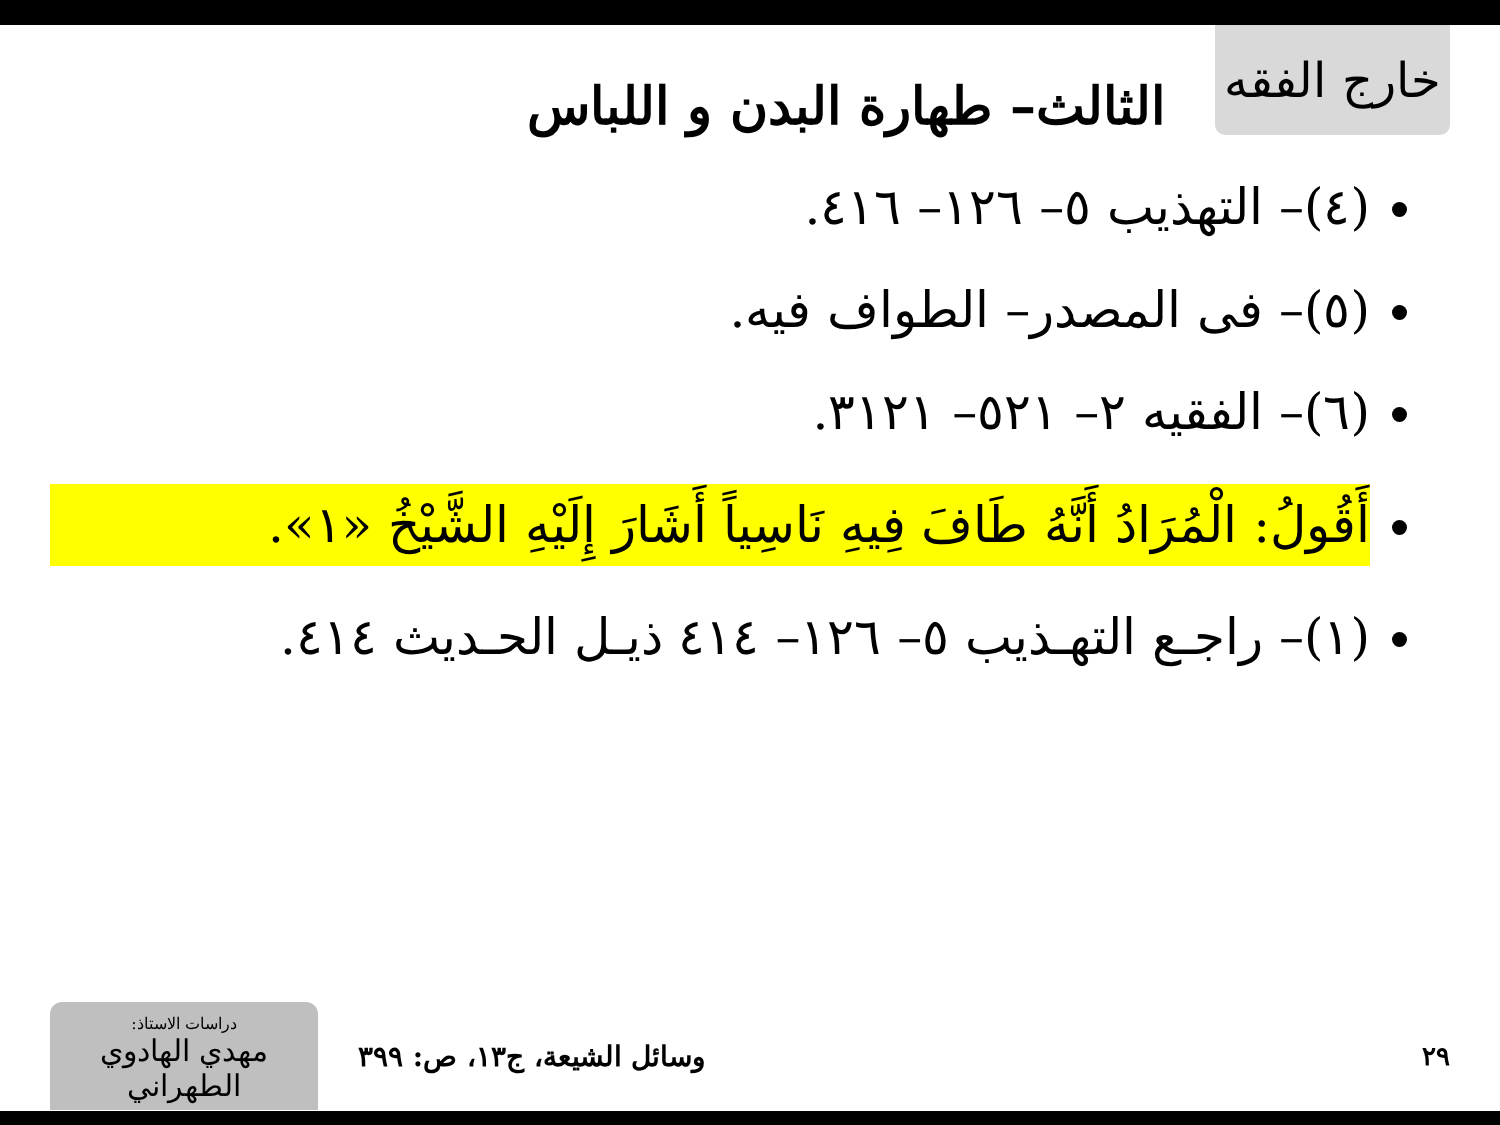خارج الفقه
الثالث– طهارة البدن و اللباس
(٤)– التهذيب ٥– ١٢٦– ٤١٦.
(٥)– فى المصدر– الطواف فيه.
(٦)– الفقيه ٢– ٥٢١– ٣١٢١.
أَقُولُ: الْمُرَادُ أَنَّهُ طَافَ فِيهِ نَاسِياً أَشَارَ إِلَيْهِ الشَّيْخُ «١».
(١)– راجـع التهـذيب ٥– ١٢٦– ٤١٤ ذيـل الحـديث ٤١٤.
دراسات الاستاذ:
مهدي الهادوي الطهراني
وسائل الشيعة، ج١٣، ص: ٣٩٩ ٢٩